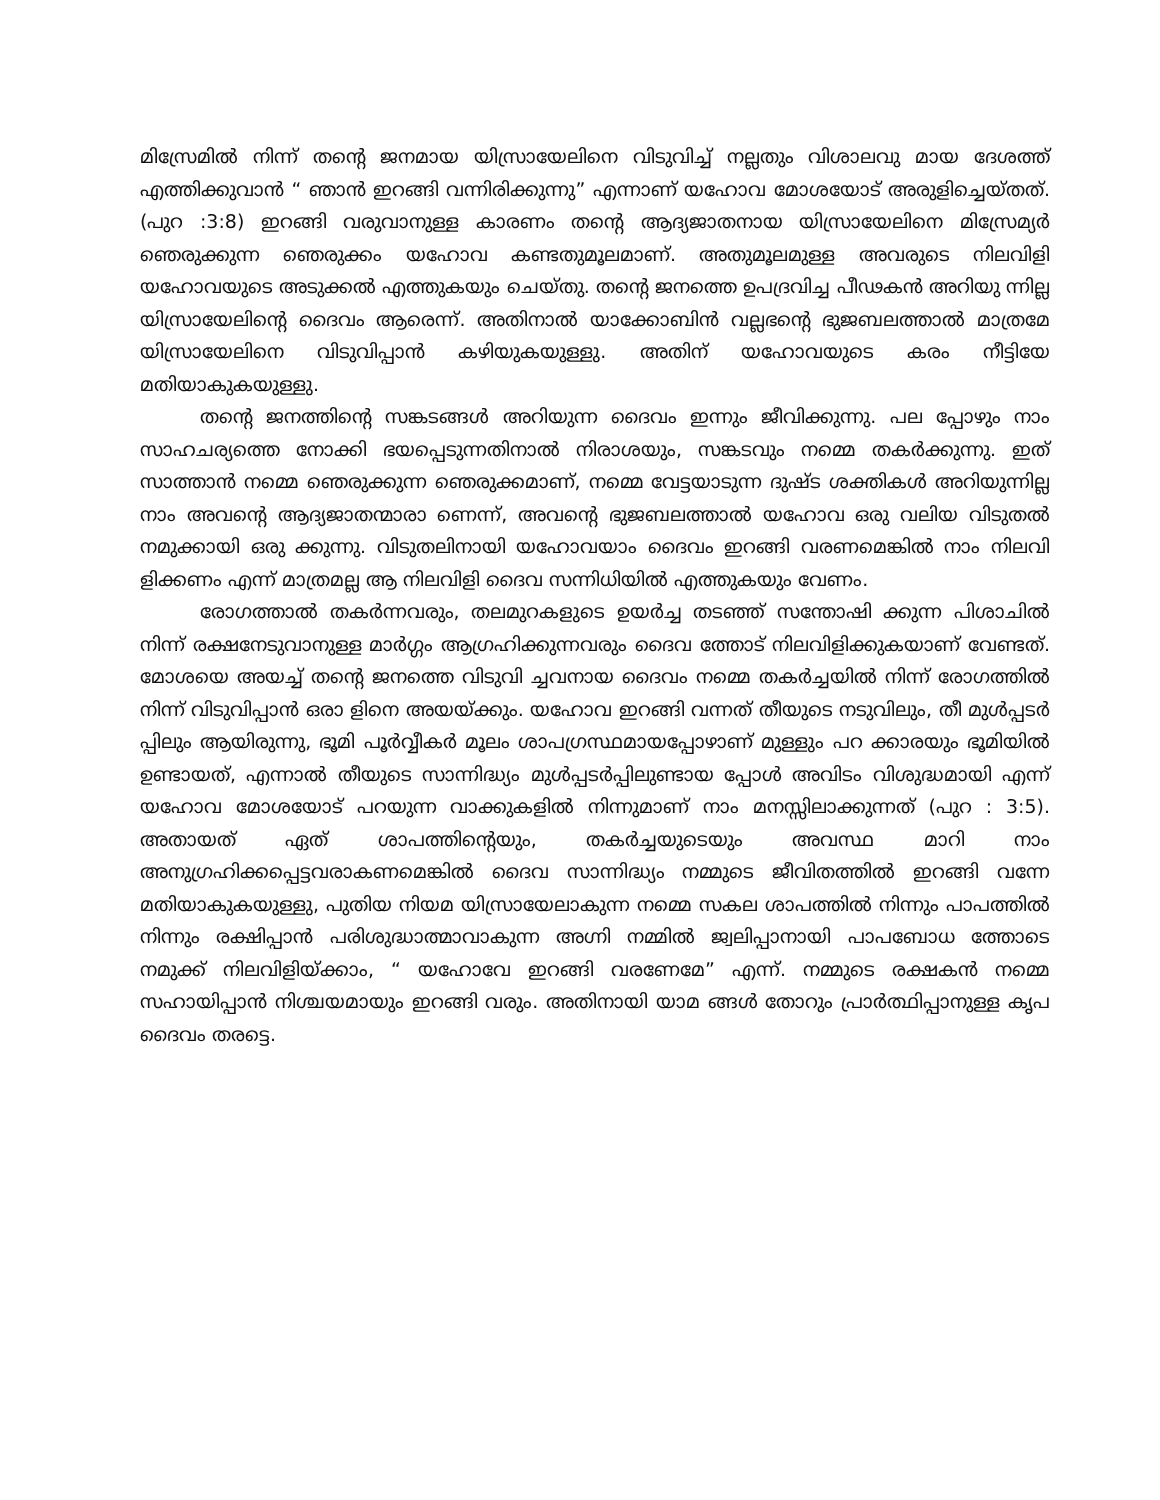മിസ്രേമിൽ നിന്ന് തന്റെ ജനമായ യിസ്രായേലിനെ വിടുവിച്ച് നല്ലതും വിശാലവു മായ ദേശത്ത് എത്തിക്കുവാൻ “ ഞാൻ ഇറങ്ങി വന്നിരിക്കുന്നു” എന്നാണ് യഹോവ മോശയോട് അരുളിച്ചെയ്തത്. (പുറ :3:8) ഇറങ്ങി വരുവാനുള്ള കാരണം തന്റെ ആദ്യജാതനായ യിസ്രായേലിനെ മിസ്രേമ്യർ ഞെരുക്കുന്ന ഞെരുക്കം യഹോവ കണ്ടതുമൂലമാണ്. അതുമൂലമുള്ള അവരുടെ നിലവിളി യഹോവയുടെ അടുക്കൽ എത്തുകയും ചെയ്തു. തന്റെ ജനത്തെ ഉപദ്രവിച്ച പീഢകൻ അറിയു ന്നില്ല യിസ്രായേലിന്റെ ദൈവം ആരെന്ന്. അതിനാൽ യാക്കോബിൻ വല്ലഭന്റെ ഭുജബലത്താൽ മാത്രമേ യിസ്രായേലിനെ വിടുവിപ്പാൻ കഴിയുകയുള്ളു. അതിന് യഹോവയുടെ കരം നീട്ടിയേ മതിയാകുകയുള്ളു.
തന്റെ ജനത്തിന്റെ സങ്കടങ്ങൾ അറിയുന്ന ദൈവം ഇന്നും ജീവിക്കുന്നു. പല പ്പോഴും നാം സാഹചര്യത്തെ നോക്കി ഭയപ്പെടുന്നതിനാൽ നിരാശയും, സങ്കടവും നമ്മെ തകർക്കുന്നു. ഇത് സാത്താൻ നമ്മെ ഞെരുക്കുന്ന ഞെരുക്കമാണ്, നമ്മെ വേട്ടയാടുന്ന ദുഷ്ട ശക്തികൾ അറിയുന്നില്ല നാം അവന്റെ ആദ്യജാതന്മാരാ ണെന്ന്, അവന്റെ ഭുജബലത്താൽ യഹോവ ഒരു വലിയ വിടുതൽ നമുക്കായി ഒരു ക്കുന്നു. വിടുതലിനായി യഹോവയാം ദൈവം ഇറങ്ങി വരണമെങ്കിൽ നാം നിലവി ളിക്കണം എന്ന് മാത്രമല്ല ആ നിലവിളി ദൈവ സന്നിധിയിൽ എത്തുകയും വേണം.
രോഗത്താൽ തകർന്നവരും, തലമുറകളുടെ ഉയർച്ച തടഞ്ഞ് സന്തോഷി ക്കുന്ന പിശാചിൽ നിന്ന് രക്ഷനേടുവാനുള്ള മാർഗ്ഗം ആഗ്രഹിക്കുന്നവരും ദൈവ ത്തോട് നിലവിളിക്കുകയാണ് വേണ്ടത്. മോശയെ അയച്ച് തന്റെ ജനത്തെ വിടുവി ച്ചവനായ ദൈവം നമ്മെ തകർച്ചയിൽ നിന്ന് രോഗത്തിൽ നിന്ന് വിടുവിപ്പാൻ ഒരാ ളിനെ അയയ്ക്കും. യഹോവ ഇറങ്ങി വന്നത് തീയുടെ നടുവിലും, തീ മുൾപ്പടർ പ്പിലും ആയിരുന്നു, ഭൂമി പൂർവ്വീകർ മൂലം ശാപഗ്രസ്ഥമായപ്പോഴാണ് മുള്ളും പറ ക്കാരയും ഭൂമിയിൽ ഉണ്ടായത്, എന്നാൽ തീയുടെ സാന്നിദ്ധ്യം മുൾപ്പടർപ്പിലുണ്ടായ പ്പോൾ അവിടം വിശുദ്ധമായി എന്ന് യഹോവ മോശയോട് പറയുന്ന വാക്കുകളിൽ നിന്നുമാണ് നാം മനസ്സിലാക്കുന്നത് (പുറ : 3:5). അതായത് ഏത് ശാപത്തിന്റെയും, തകർച്ചയുടെയും അവസ്ഥ മാറി നാം അനുഗ്രഹിക്കപ്പെട്ടവരാകണമെങ്കിൽ ദൈവ സാന്നിദ്ധ്യം നമ്മുടെ ജീവിതത്തിൽ ഇറങ്ങി വന്നേ മതിയാകുകയുള്ളു, പുതിയ നിയമ യിസ്രായേലാകുന്ന നമ്മെ സകല ശാപത്തിൽ നിന്നും പാപത്തിൽ നിന്നും രക്ഷിപ്പാൻ പരിശുദ്ധാത്മാവാകുന്ന അഗ്നി നമ്മിൽ ജ്വലിപ്പാനായി പാപബോധ ത്തോടെ നമുക്ക് നിലവിളിയ്ക്കാം, “ യഹോവേ ഇറങ്ങി വരണേമേ” എന്ന്. നമ്മുടെ രക്ഷകൻ നമ്മെ സഹായിപ്പാൻ നിശ്ചയമായും ഇറങ്ങി വരും. അതിനായി യാമ ങ്ങൾ തോറും പ്രാർത്ഥിപ്പാനുള്ള കൃപ ദൈവം തരട്ടെ.